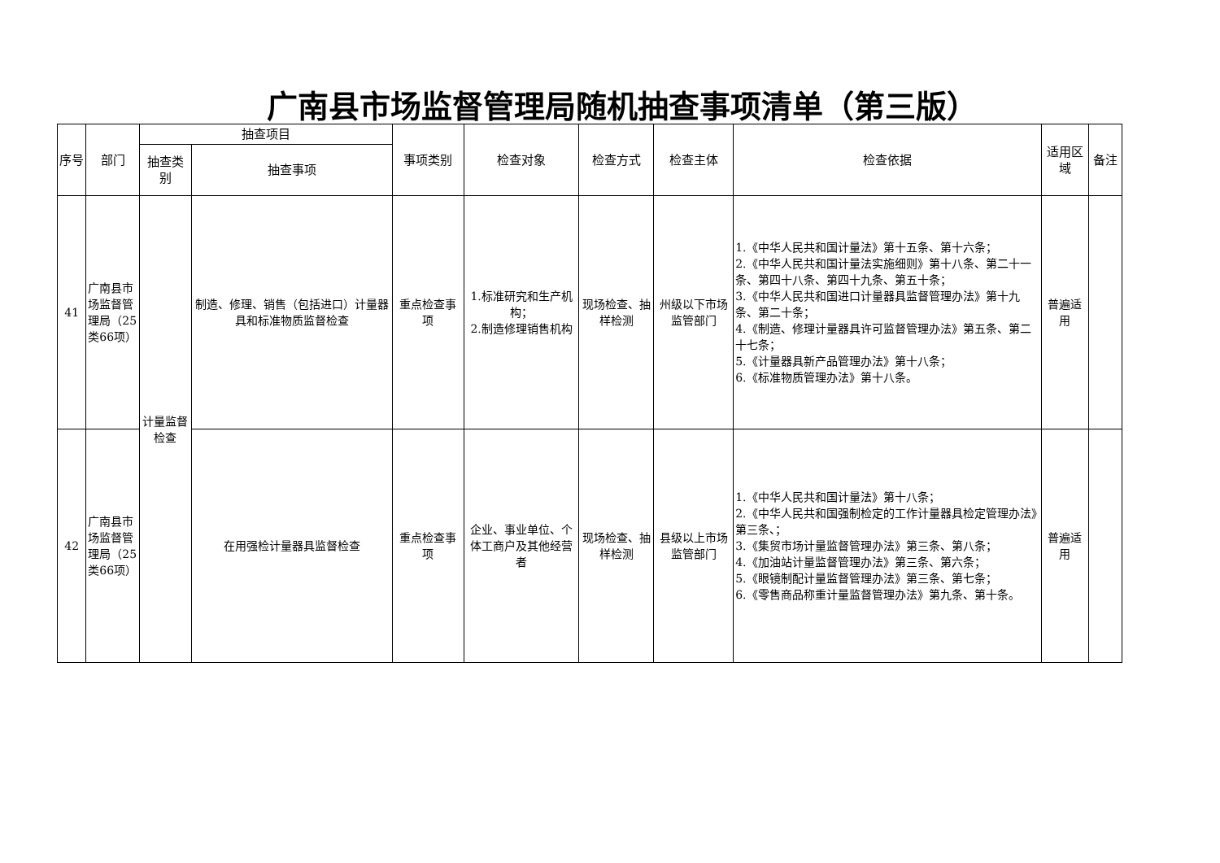广南县市场监督管理局随机抽查事项清单（第三版）
| 序号 | 部门 | 抽查项目 | | 事项类别 | 检查对象 | 检查方式 | 检查主体 | 检查依据 | 适用区域 | 备注 |
| --- | --- | --- | --- | --- | --- | --- | --- | --- | --- | --- |
| | | 抽查类别 | 抽查事项 | | | | | | | |
| 41 | 广南县市场监督管理局（25类66项） | 计量监督检查 | 制造、修理、销售（包括进口）计量器具和标准物质监督检查 | 重点检查事项 | 1.标准研究和生产机构； 2.制造修理销售机构 | 现场检查、抽样检测 | 州级以下市场监管部门 | 1.《中华人民共和国计量法》第十五条、第十六条； 2.《中华人民共和国计量法实施细则》第十八条、第二十一条、第四十八条、第四十九条、第五十条； 3.《中华人民共和国进口计量器具监督管理办法》第十九条、第二十条； 4.《制造、修理计量器具许可监督管理办法》第五条、第二十七条； 5.《计量器具新产品管理办法》第十八条； 6.《标准物质管理办法》第十八条。 | 普遍适用 | |
| 42 | 广南县市场监督管理局（25类66项） | | 在用强检计量器具监督检查 | 重点检查事项 | 企业、事业单位、个体工商户及其他经营者 | 现场检查、抽样检测 | 县级以上市场监管部门 | 1.《中华人民共和国计量法》第十八条； 2.《中华人民共和国强制检定的工作计量器具检定管理办法》第三条、； 3.《集贸市场计量监督管理办法》第三条、第八条； 4.《加油站计量监督管理办法》第三条、第六条； 5.《眼镜制配计量监督管理办法》第三条、第七条； 6.《零售商品称重计量监督管理办法》第九条、第十条。 | 普遍适用 | |